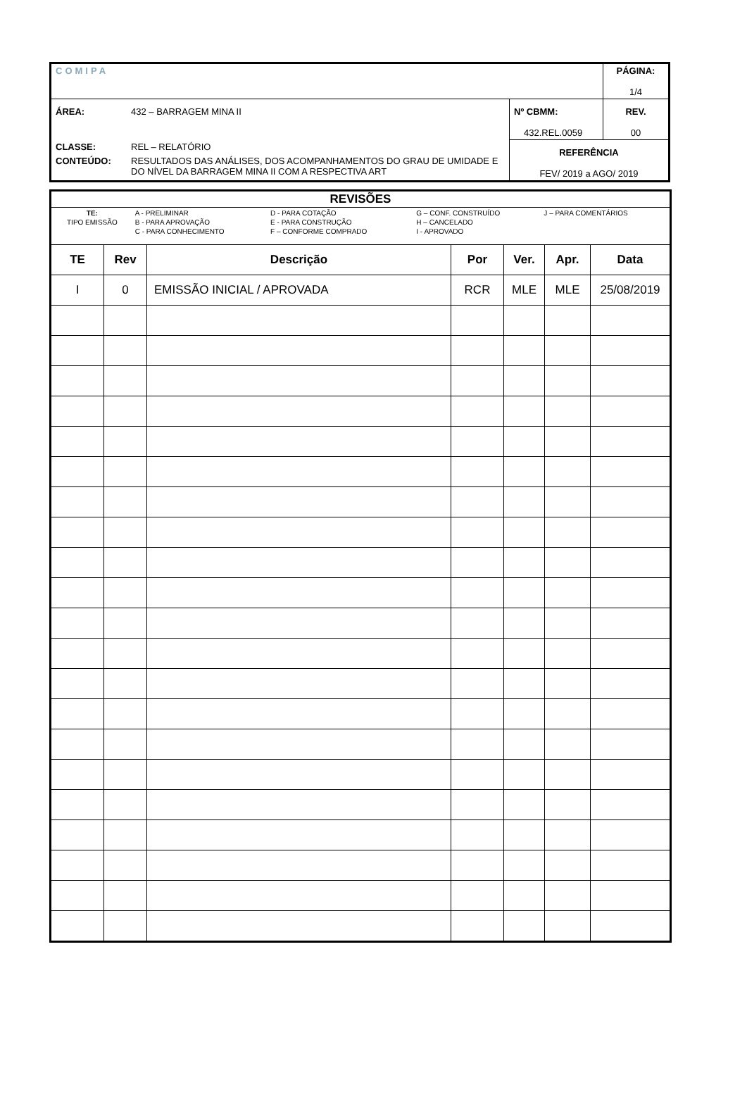| COMIPA | | | PÁGINA: 1/4 |
| ÁREA: | 432 – BARRAGEM MINA II | Nº CBMM: 432.REL.0059 | REV. 00 |
| CLASSE: | REL – RELATÓRIO | REFERÊNCIA FEV/ 2019 a AGO/ 2019 | |
| CONTEÚDO: | RESULTADOS DAS ANÁLISES, DOS ACOMPANHAMENTOS DO GRAU DE UMIDADE E DO NÍVEL DA BARRAGEM MINA II COM A RESPECTIVA ART | | |
| REVISÕES | | | | | | |
| --- | --- | --- | --- | --- | --- | --- |
| / TE: TIPO EMISSÃO / A - PRELIMINAR B - PARA APROVAÇÃO C - PARA CONHECIMENTO / D - PARA COTAÇÃO E - PARA CONSTRUÇÃO F – CONFORME COMPRADO / G – CONF. CONSTRUÍDO H – CANCELADO I - APROVADO / J – PARA COMENTÁRIOS / | | | | | | |
| TE | Rev | Descrição | Por | Ver. | Apr. | Data |
| I | 0 | EMISSÃO INICIAL / APROVADA | RCR | MLE | MLE | 25/08/2019 |